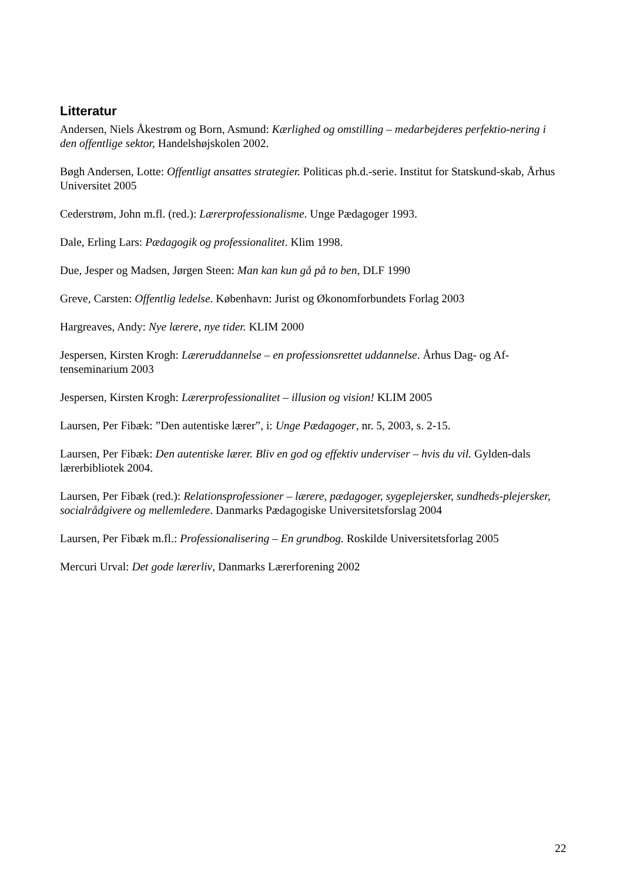Litteratur
Andersen, Niels Åkestrøm og Born, Asmund: Kærlighed og omstilling – medarbejderes perfektio-nering i den offentlige sektor, Handelshøjskolen 2002.
Bøgh Andersen, Lotte: Offentligt ansattes strategier. Politicas ph.d.-serie. Institut for Statskund-skab, Århus Universitet 2005
Cederstrøm, John m.fl. (red.): Lærerprofessionalisme. Unge Pædagoger 1993.
Dale, Erling Lars: Pædagogik og professionalitet. Klim 1998.
Due, Jesper og Madsen, Jørgen Steen: Man kan kun gå på to ben, DLF 1990
Greve, Carsten: Offentlig ledelse. København: Jurist og Økonomforbundets Forlag 2003
Hargreaves, Andy: Nye lærere, nye tider. KLIM 2000
Jespersen, Kirsten Krogh: Læreruddannelse – en professionsrettet uddannelse. Århus Dag- og Af-tenseminarium 2003
Jespersen, Kirsten Krogh: Lærerprofessionalitet – illusion og vision! KLIM 2005
Laursen, Per Fibæk: ”Den autentiske lærer”, i: Unge Pædagoger, nr. 5, 2003, s. 2-15.
Laursen, Per Fibæk: Den autentiske lærer. Bliv en god og effektiv underviser – hvis du vil. Gylden-dals lærerbibliotek 2004.
Laursen, Per Fibæk (red.): Relationsprofessioner – lærere, pædagoger, sygeplejersker, sundheds-plejersker, socialrådgivere og mellemledere. Danmarks Pædagogiske Universitetsforslag 2004
Laursen, Per Fibæk m.fl.: Professionalisering – En grundbog. Roskilde Universitetsforlag 2005
Mercuri Urval: Det gode lærerliv, Danmarks Lærerforening 2002
22